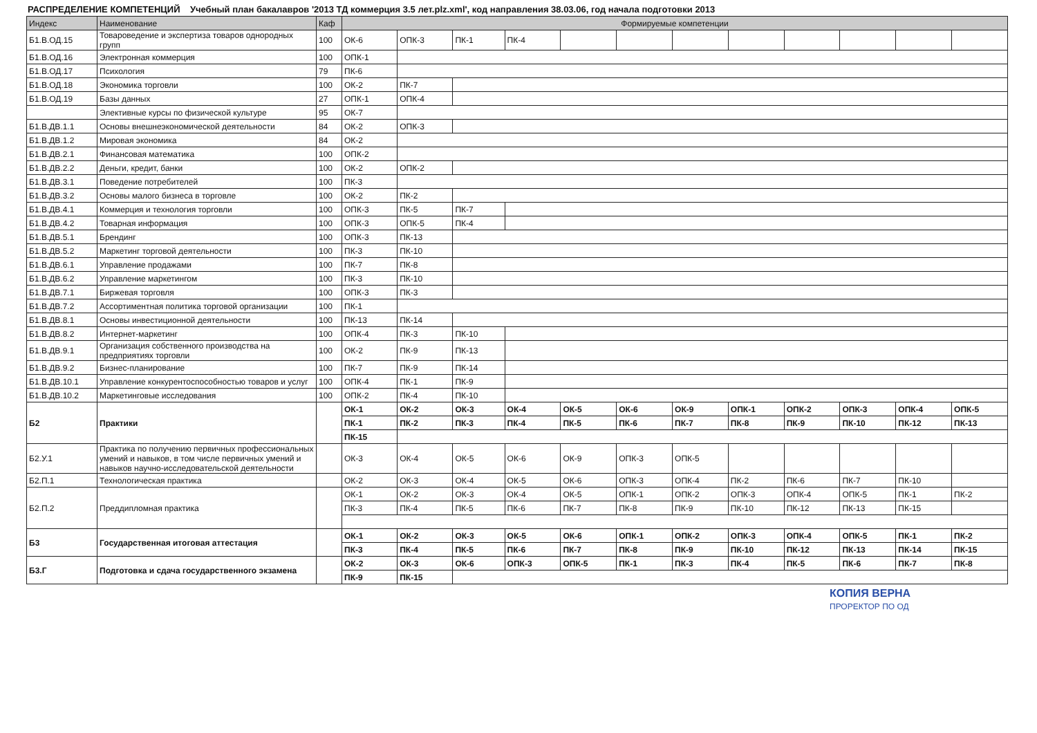РАСПРЕДЕЛЕНИЕ КОМПЕТЕНЦИЙ Учебный план бакалавров '2013 ТД коммерция 3.5 лет.plz.xml', код направления 38.03.06, год начала подготовки 2013
| Индекс | Наименование | Каф | Формируемые компетенции | | | | | | | | | | | |
| --- | --- | --- | --- | --- | --- | --- | --- | --- | --- | --- | --- | --- | --- | --- |
| Б1.В.ОД.15 | Товароведение и экспертиза товаров однородных групп | 100 | ОК-6 | ОПК-3 | ПК-1 | ПК-4 | | | | | | | | |
| Б1.В.ОД.16 | Электронная коммерция | 100 | ОПК-1 | | | | | | | | | | | |
| Б1.В.ОД.17 | Психология | 79 | ПК-6 | | | | | | | | | | | |
| Б1.В.ОД.18 | Экономика торговли | 100 | ОК-2 | ПК-7 | | | | | | | | | | |
| Б1.В.ОД.19 | Базы данных | 27 | ОПК-1 | ОПК-4 | | | | | | | | | | |
| | Элективные курсы по физической культуре | 95 | ОК-7 | | | | | | | | | | | |
| Б1.В.ДВ.1.1 | Основы внешнеэкономической деятельности | 84 | ОК-2 | ОПК-3 | | | | | | | | | | |
| Б1.В.ДВ.1.2 | Мировая экономика | 84 | ОК-2 | | | | | | | | | | | |
| Б1.В.ДВ.2.1 | Финансовая математика | 100 | ОПК-2 | | | | | | | | | | | |
| Б1.В.ДВ.2.2 | Деньги, кредит, банки | 100 | ОК-2 | ОПК-2 | | | | | | | | | | |
| Б1.В.ДВ.3.1 | Поведение потребителей | 100 | ПК-3 | | | | | | | | | | | |
| Б1.В.ДВ.3.2 | Основы малого бизнеса в торговле | 100 | ОК-2 | ПК-2 | | | | | | | | | | |
| Б1.В.ДВ.4.1 | Коммерция и технология торговли | 100 | ОПК-3 | ПК-5 | ПК-7 | | | | | | | | | |
| Б1.В.ДВ.4.2 | Товарная информация | 100 | ОПК-3 | ОПК-5 | ПК-4 | | | | | | | | | |
| Б1.В.ДВ.5.1 | Брендинг | 100 | ОПК-3 | ПК-13 | | | | | | | | | | |
| Б1.В.ДВ.5.2 | Маркетинг торговой деятельности | 100 | ПК-3 | ПК-10 | | | | | | | | | | |
| Б1.В.ДВ.6.1 | Управление продажами | 100 | ПК-7 | ПК-8 | | | | | | | | | | |
| Б1.В.ДВ.6.2 | Управление маркетингом | 100 | ПК-3 | ПК-10 | | | | | | | | | | |
| Б1.В.ДВ.7.1 | Биржевая торговля | 100 | ОПК-3 | ПК-3 | | | | | | | | | | |
| Б1.В.ДВ.7.2 | Ассортиментная политика торговой организации | 100 | ПК-1 | | | | | | | | | | | |
| Б1.В.ДВ.8.1 | Основы инвестиционной деятельности | 100 | ПК-13 | ПК-14 | | | | | | | | | | |
| Б1.В.ДВ.8.2 | Интернет-маркетинг | 100 | ОПК-4 | ПК-3 | ПК-10 | | | | | | | | | |
| Б1.В.ДВ.9.1 | Организация собственного производства на предприятиях торговли | 100 | ОК-2 | ПК-9 | ПК-13 | | | | | | | | | |
| Б1.В.ДВ.9.2 | Бизнес-планирование | 100 | ПК-7 | ПК-9 | ПК-14 | | | | | | | | | |
| Б1.В.ДВ.10.1 | Управление конкурентоспособностью товаров и услуг | 100 | ОПК-4 | ПК-1 | ПК-9 | | | | | | | | | |
| Б1.В.ДВ.10.2 | Маркетинговые исследования | 100 | ОПК-2 | ПК-4 | ПК-10 | | | | | | | | | |
| Б2 | Практики | | ОК-1 | ОК-2 | ОК-3 | ОК-4 | ОК-5 | ОК-6 | ОК-9 | ОПК-1 | ОПК-2 | ОПК-3 | ОПК-4 | ОПК-5 |
| | | | ПК-1 | ПК-2 | ПК-3 | ПК-4 | ПК-5 | ПК-6 | ПК-7 | ПК-8 | ПК-9 | ПК-10 | ПК-12 | ПК-13 |
| | | | ПК-15 | | | | | | | | | | | |
| Б2.У.1 | Практика по получению первичных профессиональных умений и навыков, в том числе первичных умений и навыков научно-исследовательской деятельности | | ОК-3 | ОК-4 | ОК-5 | ОК-6 | ОК-9 | ОПК-3 | ОПК-5 | | | | | |
| Б2.П.1 | Технологическая практика | | ОК-2 | ОК-3 | ОК-4 | ОК-5 | ОК-6 | ОПК-3 | ОПК-4 | ПК-2 | ПК-6 | ПК-7 | ПК-10 | |
| Б2.П.2 | Преддипломная практика | | ОК-1 | ОК-2 | ОК-3 | ОК-4 | ОК-5 | ОПК-1 | ОПК-2 | ОПК-3 | ОПК-4 | ОПК-5 | ПК-1 | ПК-2 |
| | | | ПК-3 | ПК-4 | ПК-5 | ПК-6 | ПК-7 | ПК-8 | ПК-9 | ПК-10 | ПК-12 | ПК-13 | ПК-15 | |
| Б3 | Государственная итоговая аттестация | | ОК-1 | ОК-2 | ОК-3 | ОК-5 | ОК-6 | ОПК-1 | ОПК-2 | ОПК-3 | ОПК-4 | ОПК-5 | ПК-1 | ПК-2 |
| | | | ПК-3 | ПК-4 | ПК-5 | ПК-6 | ПК-7 | ПК-8 | ПК-9 | ПК-10 | ПК-12 | ПК-13 | ПК-14 | ПК-15 |
| Б3.Г | Подготовка и сдача государственного экзамена | | ОК-2 | ОК-3 | ОК-6 | ОПК-3 | ОПК-5 | ПК-1 | ПК-3 | ПК-4 | ПК-5 | ПК-6 | ПК-7 | ПК-8 |
| | | | ПК-9 | ПК-15 | | | | | | | | | | |
КОПИЯ ВЕРНА
ПРОРЕКТОР ПО ОД